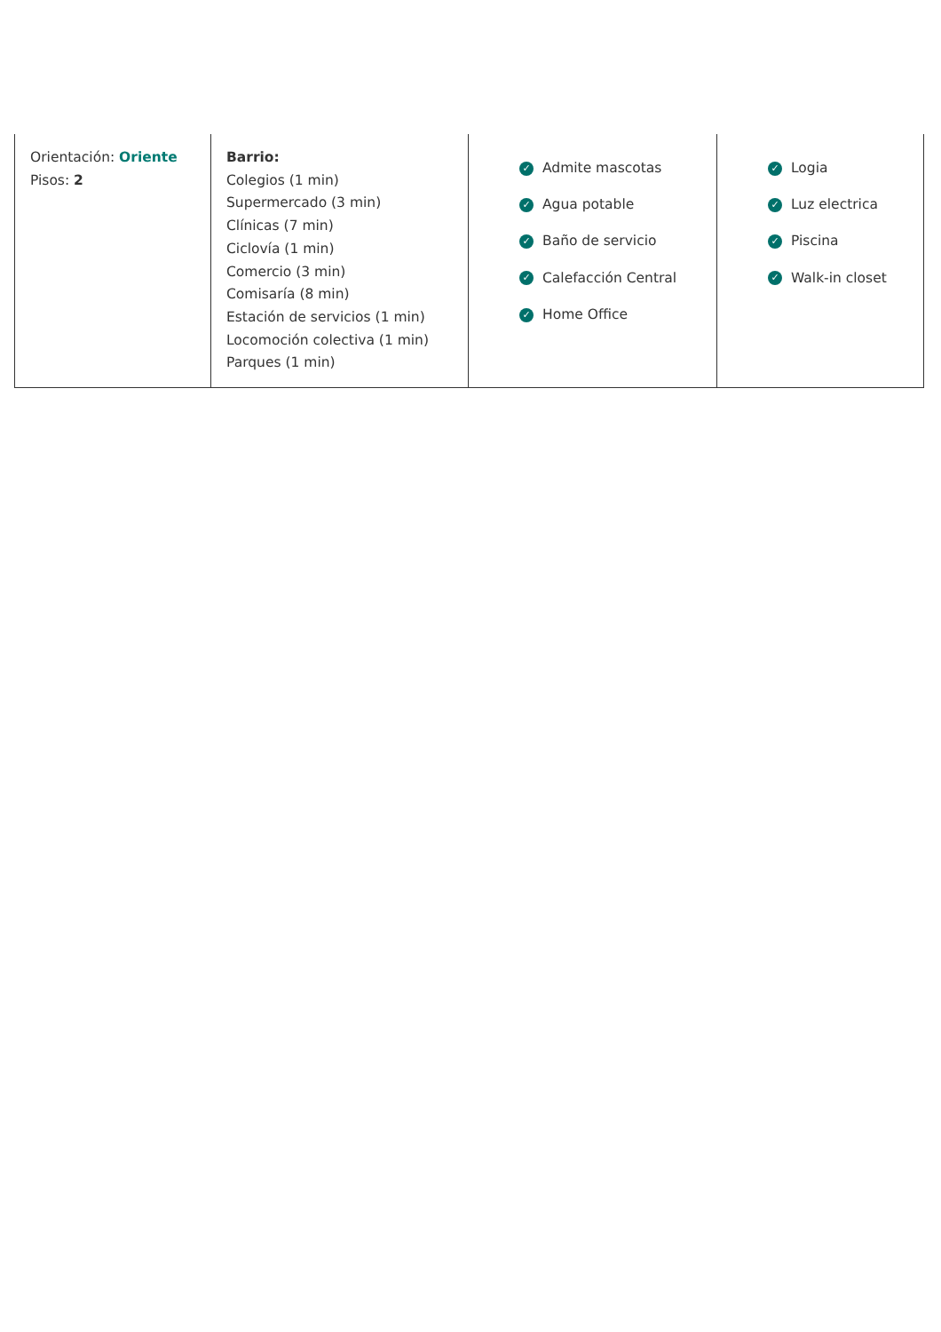| Orientación: Oriente Pisos: 2 | Barrio: Colegios (1 min) Supermercado (3 min) Clínicas (7 min) Ciclovía (1 min) Comercio (3 min) Comisaría (8 min) Estación de servicios (1 min) Locomoción colectiva (1 min) Parques (1 min) | ✓ Admite mascotas ✓ Agua potable ✓ Baño de servicio ✓ Calefacción Central ✓ Home Office | ✓ Logia ✓ Luz electrica ✓ Piscina ✓ Walk-in closet |